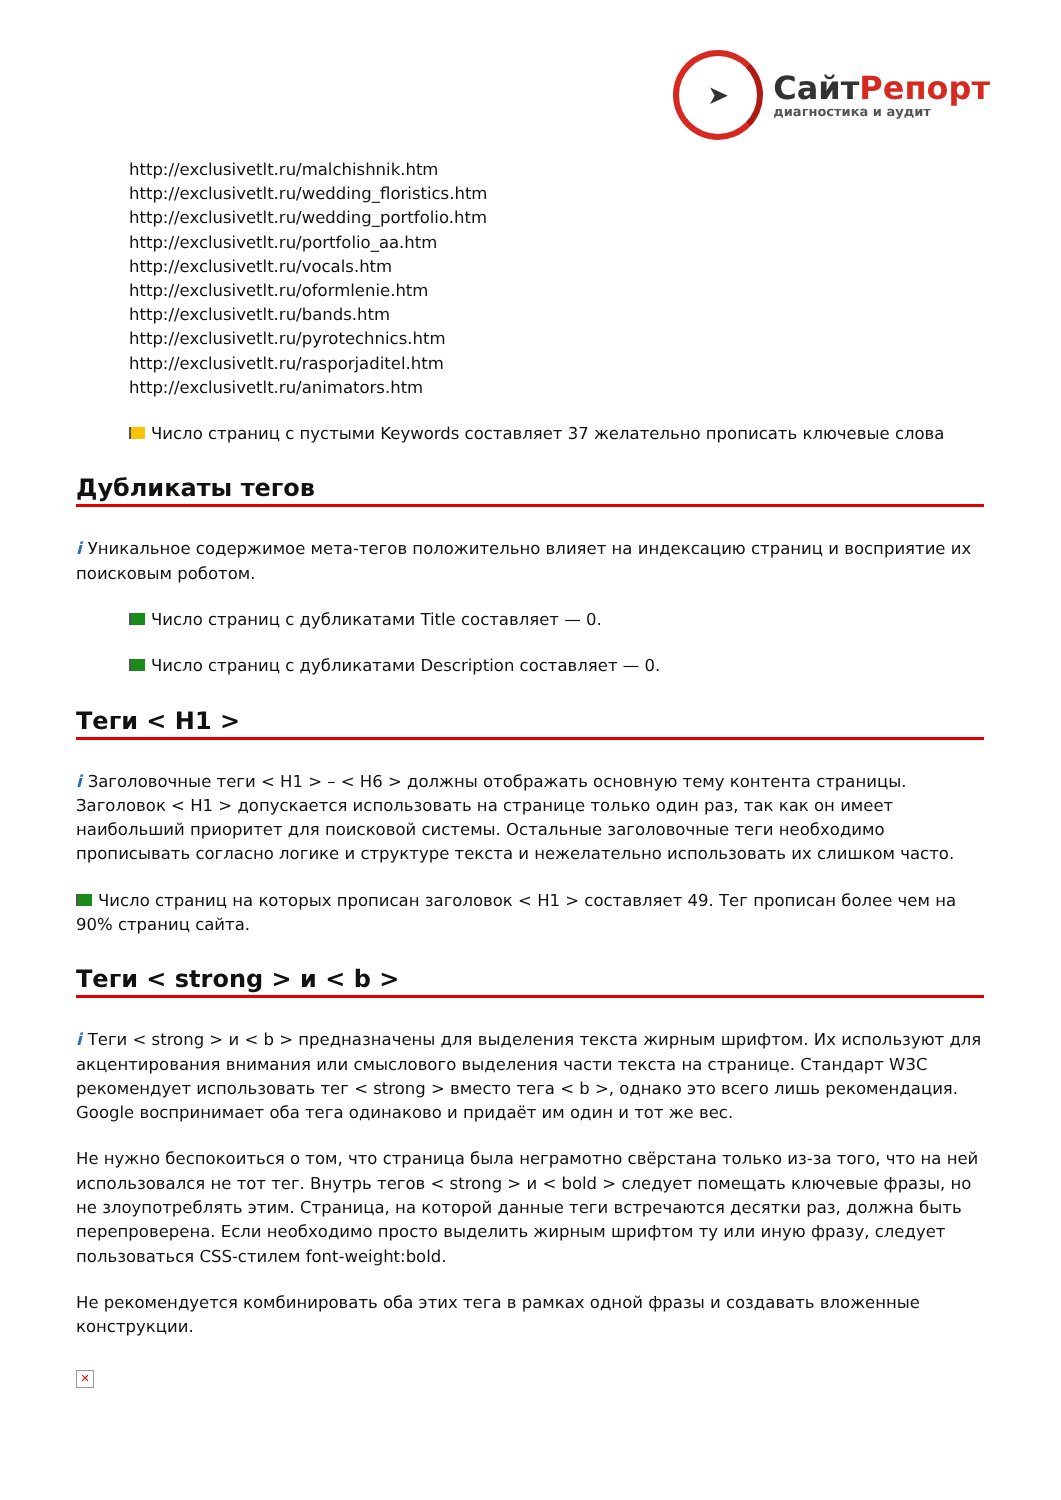➤
СайтРепорт
диагностика и аудит
http://exclusivetlt.ru/malchishnik.htm
http://exclusivetlt.ru/wedding_floristics.htm
http://exclusivetlt.ru/wedding_portfolio.htm
http://exclusivetlt.ru/portfolio_aa.htm
http://exclusivetlt.ru/vocals.htm
http://exclusivetlt.ru/oformlenie.htm
http://exclusivetlt.ru/bands.htm
http://exclusivetlt.ru/pyrotechnics.htm
http://exclusivetlt.ru/rasporjaditel.htm
http://exclusivetlt.ru/animators.htm
Число страниц с пустыми Keywords составляет 37 желательно прописать ключевые слова
Дубликаты тегов
i Уникальное содержимое мета-тегов положительно влияет на индексацию страниц и восприятие их поисковым роботом.
Число страниц с дубликатами Title составляет — 0.
Число страниц с дубликатами Description составляет — 0.
Теги < H1 >
i Заголовочные теги < H1 > – < H6 > должны отображать основную тему контента страницы. Заголовок < H1 > допускается использовать на странице только один раз, так как он имеет наибольший приоритет для поисковой системы. Остальные заголовочные теги необходимо прописывать согласно логике и структуре текста и нежелательно использовать их слишком часто.
Число страниц на которых прописан заголовок < H1 > составляет 49. Тег прописан более чем на 90% страниц сайта.
Теги < strong > и < b >
i Теги < strong > и < b > предназначены для выделения текста жирным шрифтом. Их используют для акцентирования внимания или смыслового выделения части текста на странице. Стандарт W3C рекомендует использовать тег < strong > вместо тега < b >, однако это всего лишь рекомендация. Google воспринимает оба тега одинаково и придаёт им один и тот же вес.
Не нужно беспокоиться о том, что страница была неграмотно свёрстана только из-за того, что на ней использовался не тот тег. Внутрь тегов < strong > и < bold > следует помещать ключевые фразы, но не злоупотреблять этим. Страница, на которой данные теги встречаются десятки раз, должна быть перепроверена. Если необходимо просто выделить жирным шрифтом ту или иную фразу, следует пользоваться CSS-стилем font-weight:bold.
Не рекомендуется комбинировать оба этих тега в рамках одной фразы и создавать вложенные конструкции.
✕